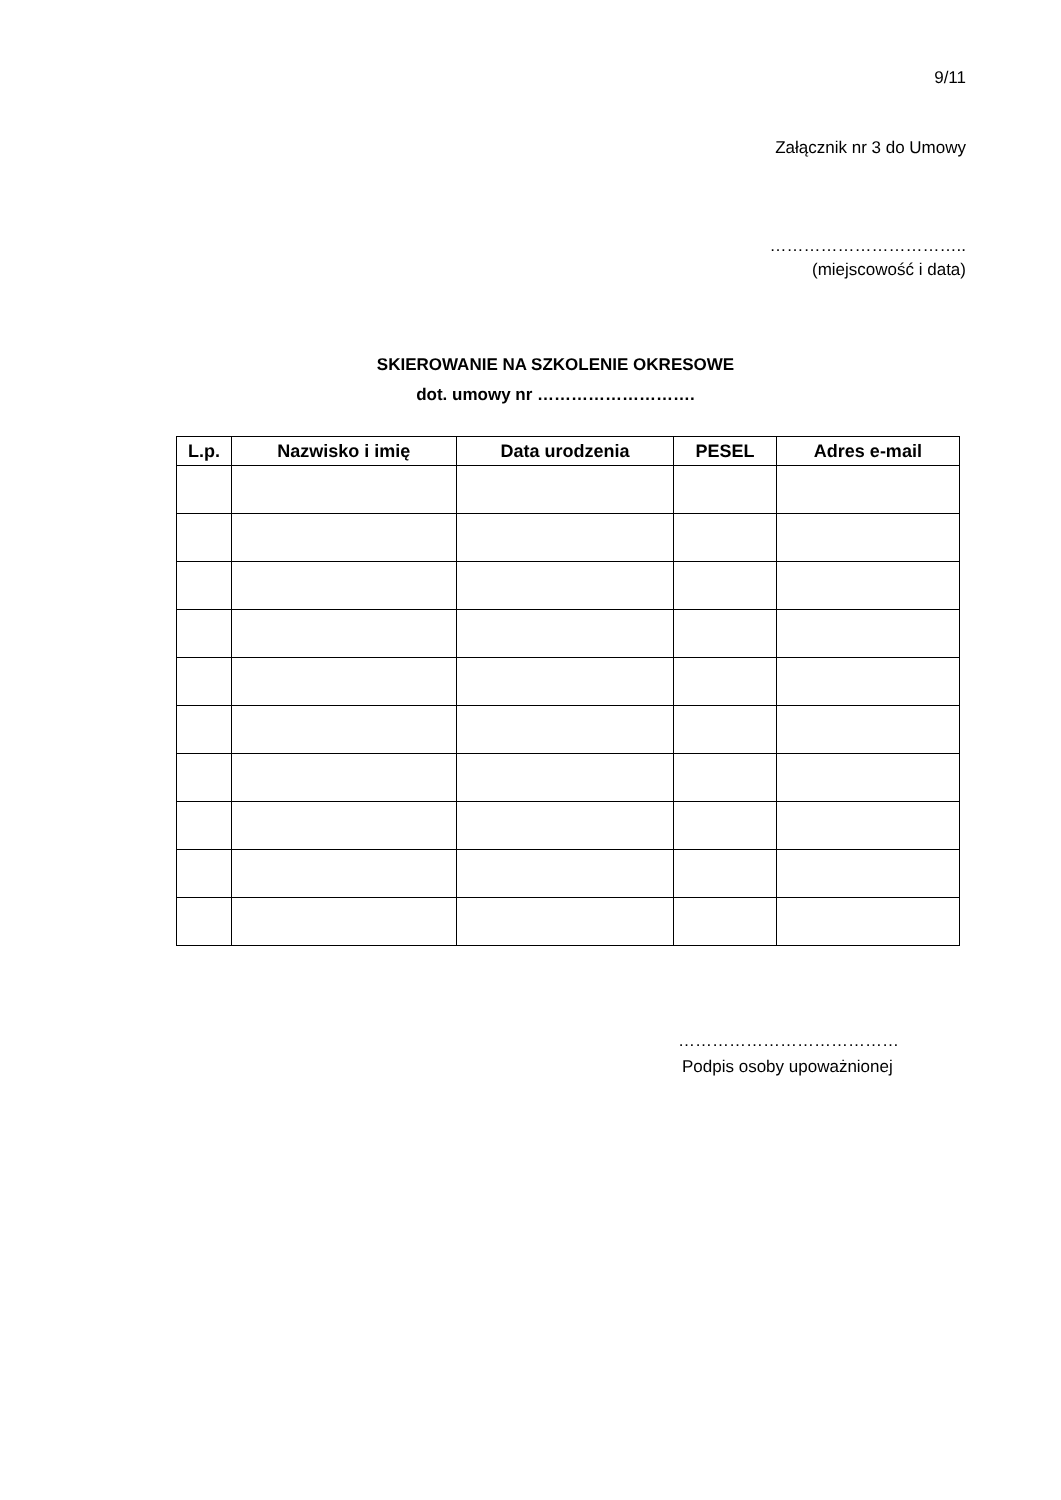9/11
Załącznik nr 3 do Umowy
……………………………..
(miejscowość i data)
SKIEROWANIE NA SZKOLENIE OKRESOWE
dot. umowy nr ……………………….
| L.p. | Nazwisko i imię | Data urodzenia | PESEL | Adres e-mail |
| --- | --- | --- | --- | --- |
…………………………………
Podpis osoby upoważnionej